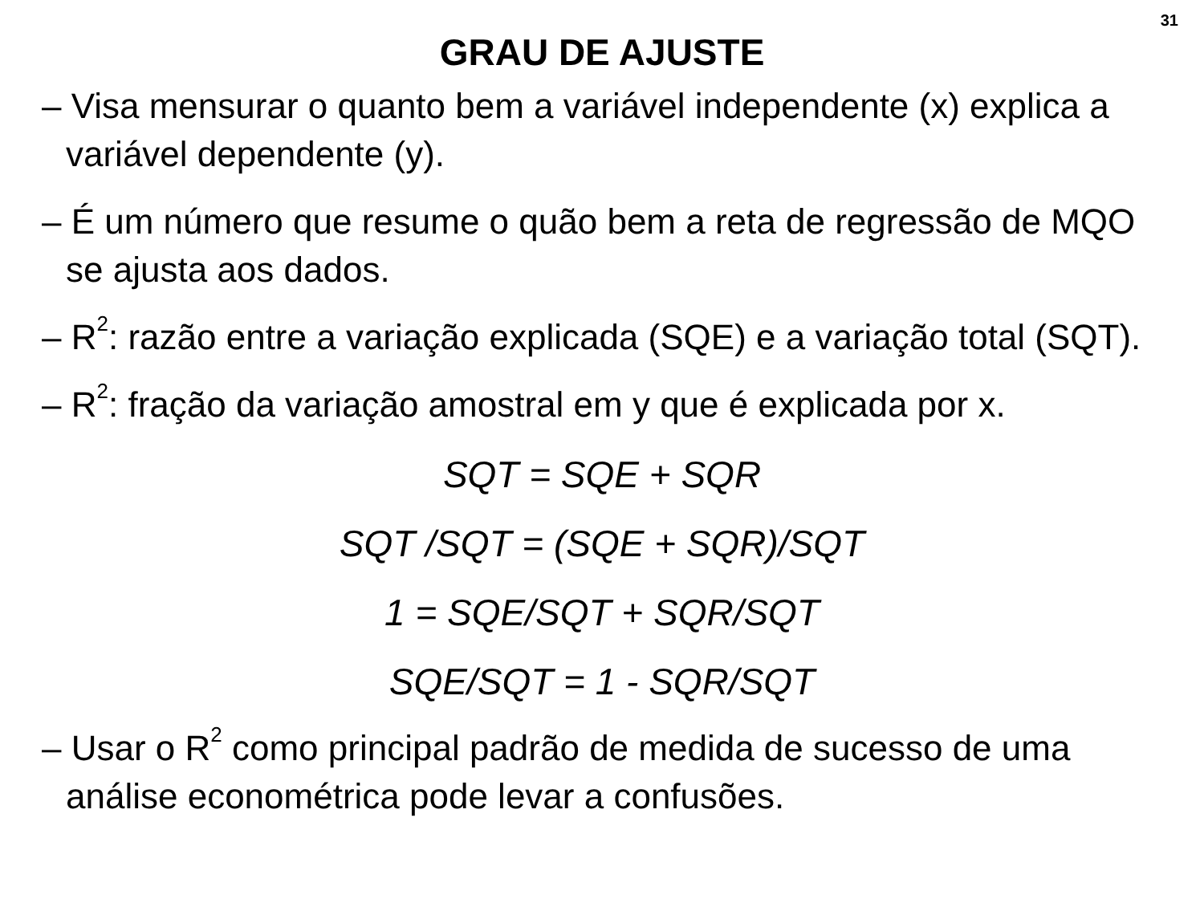31
GRAU DE AJUSTE
– Visa mensurar o quanto bem a variável independente (x) explica a variável dependente (y).
– É um número que resume o quão bem a reta de regressão de MQO se ajusta aos dados.
– R<sup>2</sup>: razão entre a variação explicada (SQE) e a variação total (SQT).
– R<sup>2</sup>: fração da variação amostral em y que é explicada por x.
SQT = SQE + SQR
SQT /SQT = (SQE + SQR)/SQT
1 = SQE/SQT + SQR/SQT
SQE/SQT = 1 - SQR/SQT
– Usar o R<sup>2</sup> como principal padrão de medida de sucesso de uma análise econométrica pode levar a confusões.